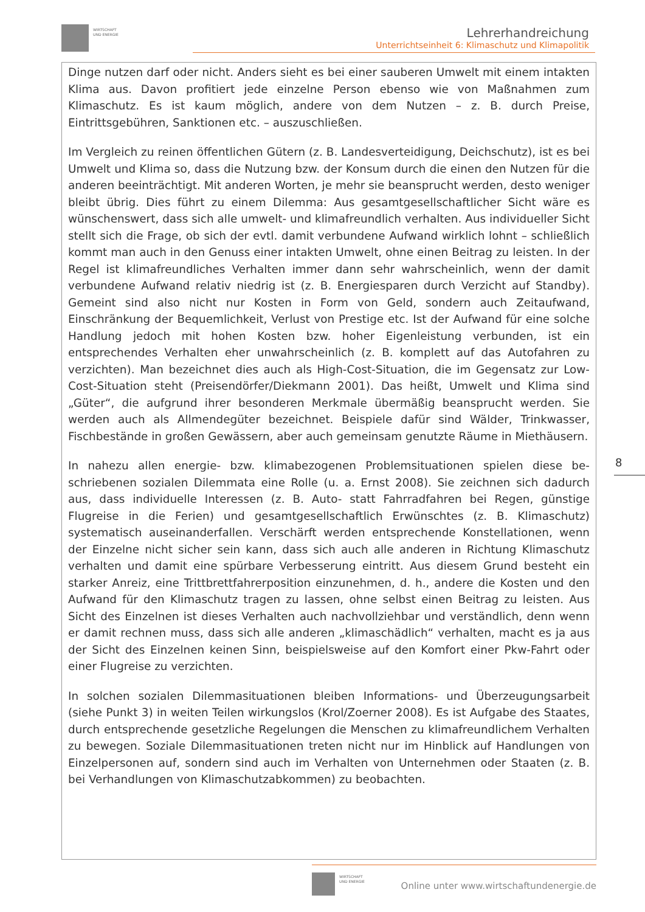WIRTSCHAFT
UND ENERGIE
Lehrerhandreichung
Unterrichtseinheit 6: Klimaschutz und Klimapolitik
Dinge nutzen darf oder nicht. Anders sieht es bei einer sauberen Umwelt mit einem intakten Klima aus. Davon profitiert jede einzelne Person ebenso wie von Maßnahmen zum Klimaschutz. Es ist kaum möglich, andere von dem Nutzen – z. B. durch Preise, Eintrittsgebühren, Sanktionen etc. – auszuschließen.
Im Vergleich zu reinen öffentlichen Gütern (z. B. Landesverteidigung, Deichschutz), ist es bei Umwelt und Klima so, dass die Nutzung bzw. der Konsum durch die einen den Nutzen für die anderen beeinträchtigt. Mit anderen Worten, je mehr sie beansprucht werden, desto weniger bleibt übrig. Dies führt zu einem Dilemma: Aus gesamtgesell­schaftlicher Sicht wäre es wünschenswert, dass sich alle umwelt- und klimafreundlich verhalten. Aus individueller Sicht stellt sich die Frage, ob sich der evtl. damit verbun­dene Aufwand wirklich lohnt – schließlich kommt man auch in den Genuss einer intak­ten Umwelt, ohne einen Beitrag zu leisten. In der Regel ist klimafreundliches Verhalten immer dann sehr wahrscheinlich, wenn der damit verbundene Aufwand relativ niedrig ist (z. B. Energiesparen durch Verzicht auf Standby). Gemeint sind also nicht nur Kos­ten in Form von Geld, sondern auch Zeitaufwand, Einschränkung der Bequemlichkeit, Verlust von Prestige etc. Ist der Aufwand für eine solche Handlung jedoch mit hohen Kosten bzw. hoher Eigenleistung verbunden, ist ein entsprechendes Verhalten eher un­wahrscheinlich (z. B. komplett auf das Autofahren zu verzichten). Man bezeichnet dies auch als High-Cost-Situation, die im Gegensatz zur Low-Cost-Situation steht (Preisen­dörfer/Diekmann 2001). Das heißt, Umwelt und Klima sind „Güter“, die aufgrund ihrer besonderen Merkmale übermäßig beansprucht werden. Sie werden auch als Allmende­güter bezeichnet. Beispiele dafür sind Wälder, Trinkwasser, Fischbestände in großen Gewässern, aber auch gemeinsam genutzte Räume in Miethäusern.
In nahezu allen energie- bzw. klimabezogenen Problemsituationen spielen diese be­schriebenen sozialen Dilemmata eine Rolle (u. a. Ernst 2008). Sie zeichnen sich dadurch aus, dass individuelle Interessen (z. B. Auto- statt Fahrradfahren bei Regen, günstige Flugreise in die Ferien) und gesamtgesellschaftlich Erwünschtes (z. B. Klima­schutz) systematisch auseinanderfallen. Verschärft werden entsprechende Konstellati­onen, wenn der Einzelne nicht sicher sein kann, dass sich auch alle anderen in Richtung Klimaschutz verhalten und damit eine spürbare Verbesserung eintritt. Aus diesem Grund besteht ein starker Anreiz, eine Trittbrettfahrerposition einzunehmen, d. h., an­dere die Kosten und den Aufwand für den Klimaschutz tragen zu lassen, ohne selbst einen Beitrag zu leisten. Aus Sicht des Einzelnen ist dieses Verhalten auch nachvoll­ziehbar und verständlich, denn wenn er damit rechnen muss, dass sich alle anderen „klimaschädlich“ verhalten, macht es ja aus der Sicht des Einzelnen keinen Sinn, bei­spielsweise auf den Komfort einer Pkw-Fahrt oder einer Flugreise zu verzichten.
In solchen sozialen Dilemmasituationen bleiben Informations- und Überzeugungsarbeit (siehe Punkt 3) in weiten Teilen wirkungslos (Krol/Zoerner 2008). Es ist Aufgabe des Staates, durch entsprechende gesetzliche Regelungen die Menschen zu klimafreundli­chem Verhalten zu bewegen. Soziale Dilemmasituationen treten nicht nur im Hinblick auf Handlungen von Einzelpersonen auf, sondern sind auch im Verhalten von Unter­nehmen oder Staaten (z. B. bei Verhandlungen von Klimaschutzabkommen) zu be­obachten.
8
WIRTSCHAFT
UND ENERGIE
Online unter www.wirtschaftundenergie.de